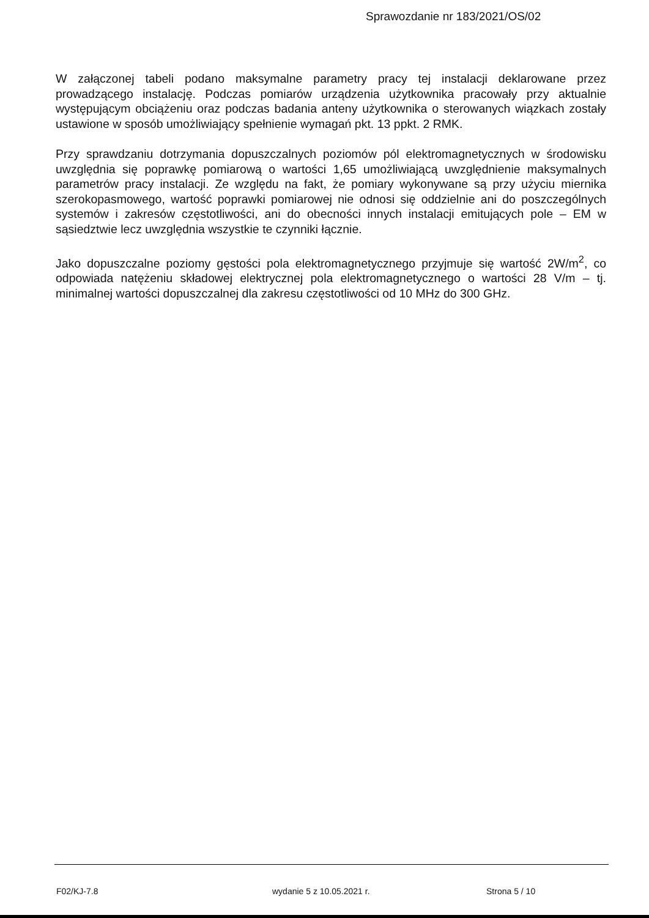Sprawozdanie nr 183/2021/OS/02
W załączonej tabeli podano maksymalne parametry pracy tej instalacji deklarowane przez prowadzącego instalację. Podczas pomiarów urządzenia użytkownika pracowały przy aktualnie występującym obciążeniu oraz podczas badania anteny użytkownika o sterowanych wiązkach zostały ustawione w sposób umożliwiający spełnienie wymagań pkt. 13 ppkt. 2 RMK.
Przy sprawdzaniu dotrzymania dopuszczalnych poziomów pól elektromagnetycznych w środowisku uwzględnia się poprawkę pomiarową o wartości 1,65 umożliwiającą uwzględnienie maksymalnych parametrów pracy instalacji. Ze względu na fakt, że pomiary wykonywane są przy użyciu miernika szerokopasmowego, wartość poprawki pomiarowej nie odnosi się oddzielnie ani do poszczególnych systemów i zakresów częstotliwości, ani do obecności innych instalacji emitujących pole – EM w sąsiedztwie lecz uwzględnia wszystkie te czynniki łącznie.
Jako dopuszczalne poziomy gęstości pola elektromagnetycznego przyjmuje się wartość 2W/m<sup>2</sup>, co odpowiada natężeniu składowej elektrycznej pola elektromagnetycznego o wartości 28 V/m – tj. minimalnej wartości dopuszczalnej dla zakresu częstotliwości od 10 MHz do 300 GHz.
F02/KJ-7.8 wydanie 5 z 10.05.2021 r. Strona 5 / 10